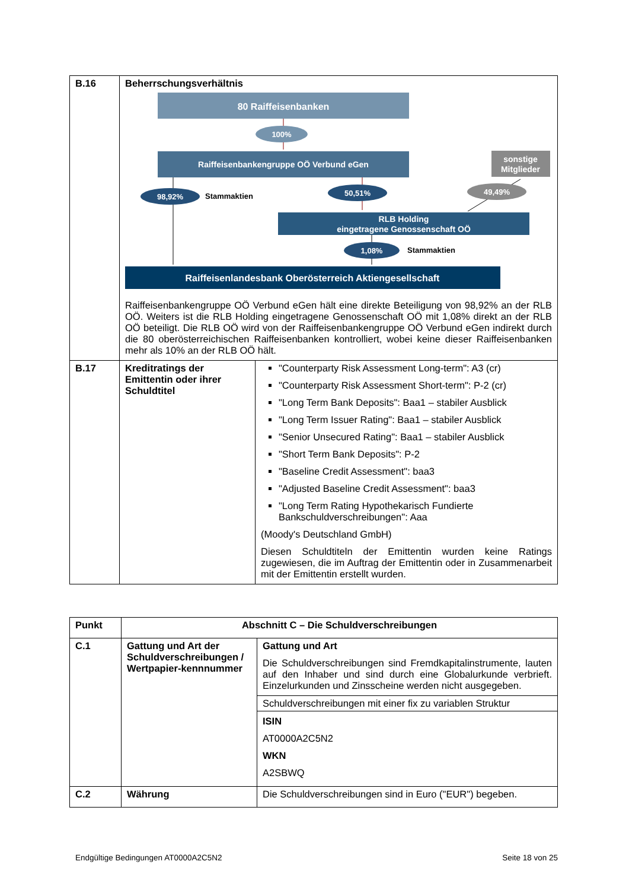| B.16 | Beherrschungsverhältnis 80 Raiffeisenbanken 100% Raiffeisenbankengruppe OÖ Verbund eGen sonstige Mitglieder 98,92% Stammaktien 50,51% 49,49% RLB Holding eingetragene Genossenschaft OÖ 1,08% Stammaktien Raiffeisenlandesbank Oberösterreich Aktiengesellschaft Raiffeisenbankengruppe OÖ Verbund eGen hält eine direkte Beteiligung von 98,92% an der RLB OÖ. Weiters ist die RLB Holding eingetragene Genossenschaft OÖ mit 1,08% direkt an der RLB OÖ beteiligt. Die RLB OÖ wird von der Raiffeisenbankengruppe OÖ Verbund eGen indirekt durch die 80 oberösterreichischen Raiffeisenbanken kontrolliert, wobei keine dieser Raiffeisenbanken mehr als 10% an der RLB OÖ hält. | |
| B.17 | Kreditratings der Emittentin oder ihrer Schuldtitel | "Counterparty Risk Assessment Long-term": A3 (cr) "Counterparty Risk Assessment Short-term": P-2 (cr) "Long Term Bank Deposits": Baa1 – stabiler Ausblick "Long Term Issuer Rating": Baa1 – stabiler Ausblick "Senior Unsecured Rating": Baa1 – stabiler Ausblick "Short Term Bank Deposits": P-2 "Baseline Credit Assessment": baa3 "Adjusted Baseline Credit Assessment": baa3 "Long Term Rating Hypothekarisch Fundierte Bankschuldverschreibungen": Aaa (Moody's Deutschland GmbH) Diesen Schuldtiteln der Emittentin wurden keine Ratings zugewiesen, die im Auftrag der Emittentin oder in Zusammenarbeit mit der Emittentin erstellt wurden. |
| Punkt | Abschnitt C – Die Schuldverschreibungen | |
| --- | --- | --- |
| C.1 | Gattung und Art der Schuldverschreibungen / Wertpapier-kennnummer | Gattung und Art Die Schuldverschreibungen sind Fremdkapitalinstrumente, lauten auf den Inhaber und sind durch eine Globalurkunde verbrieft. Einzelurkunden und Zinsscheine werden nicht ausgegeben. |
| | | Schuldverschreibungen mit einer fix zu variablen Struktur |
| | | ISIN AT0000A2C5N2 WKN A2SBWQ |
| C.2 | Währung | Die Schuldverschreibungen sind in Euro ("EUR") begeben. |
Endgültige Bedingungen AT0000A2C5N2 Seite 18 von 25